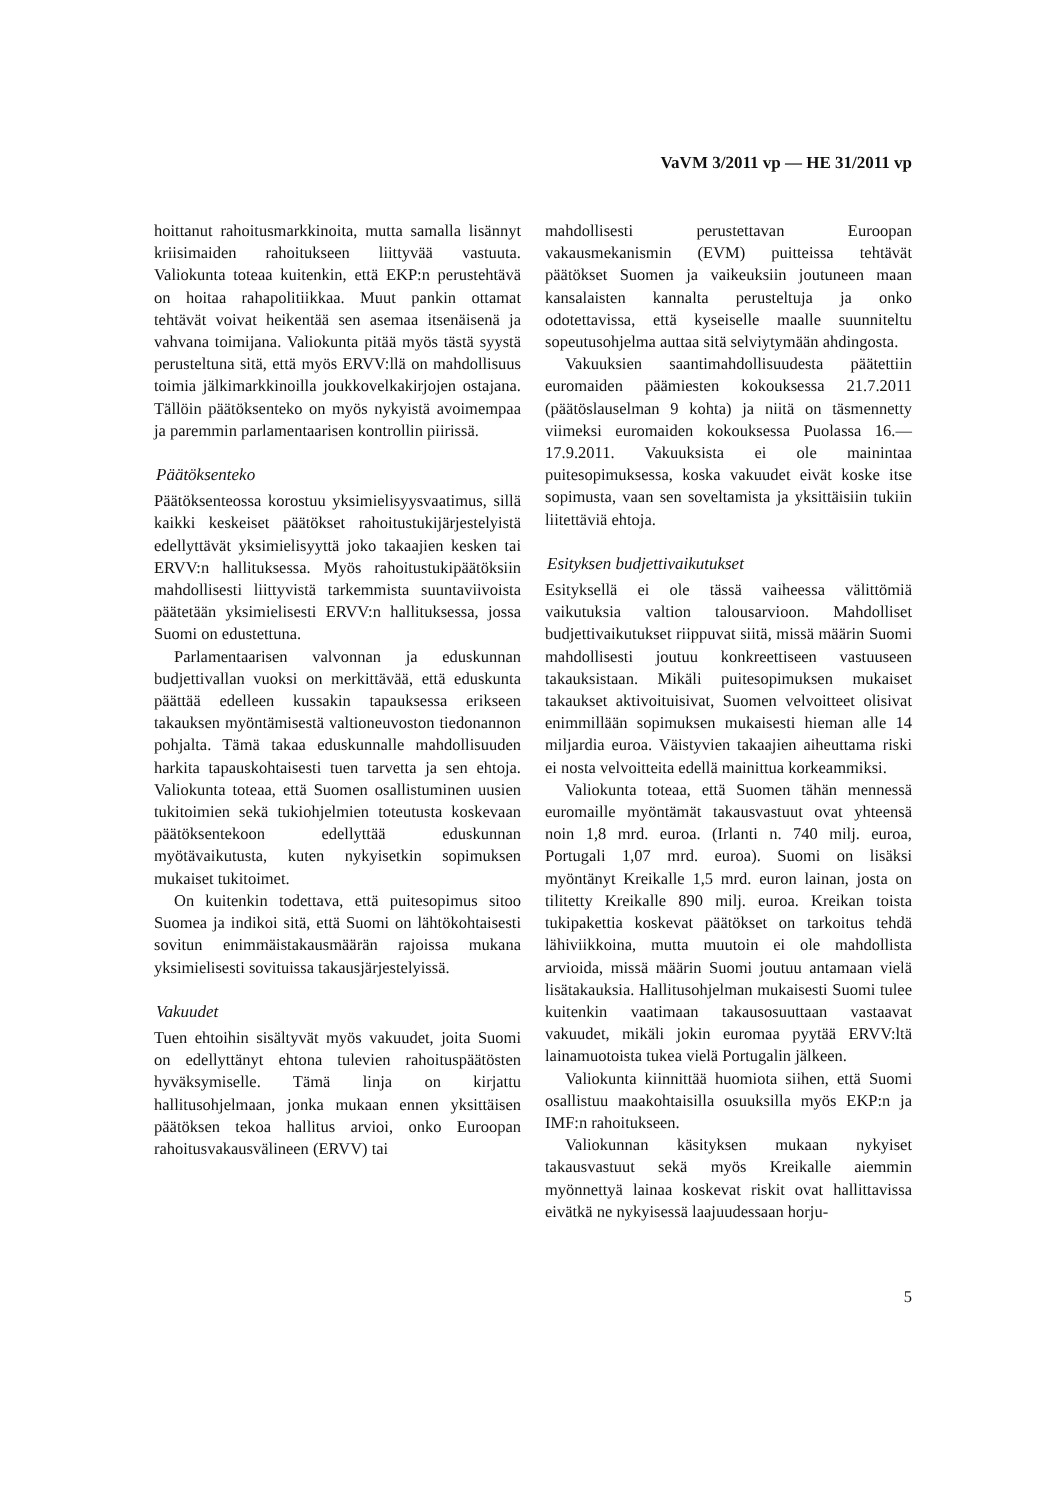VaVM 3/2011 vp — HE 31/2011 vp
hoittanut rahoitusmarkkinoita, mutta samalla lisännyt kriisimaiden rahoitukseen liittyvää vastuuta. Valiokunta toteaa kuitenkin, että EKP:n perustehtävä on hoitaa rahapolitiikkaa. Muut pankin ottamat tehtävät voivat heikentää sen asemaa itsenäisenä ja vahvana toimijana. Valiokunta pitää myös tästä syystä perusteltuna sitä, että myös ERVV:llä on mahdollisuus toimia jälkimarkkinoilla joukkovelkakirjojen ostajana. Tällöin päätöksenteko on myös nykyistä avoimempaa ja paremmin parlamentaarisen kontrollin piirissä.
Päätöksenteko
Päätöksenteossa korostuu yksimielisyysvaatimus, sillä kaikki keskeiset päätökset rahoitustukijärjestelyistä edellyttävät yksimielisyyttä joko takaajien kesken tai ERVV:n hallituksessa. Myös rahoitustukipäätöksiin mahdollisesti liittyvistä tarkemmista suuntaviivoista päätetään yksimielisesti ERVV:n hallituksessa, jossa Suomi on edustettuna.
Parlamentaarisen valvonnan ja eduskunnan budjettivallan vuoksi on merkittävää, että eduskunta päättää edelleen kussakin tapauksessa erikseen takauksen myöntämisestä valtioneuvoston tiedonannon pohjalta. Tämä takaa eduskunnalle mahdollisuuden harkita tapauskohtaisesti tuen tarvetta ja sen ehtoja. Valiokunta toteaa, että Suomen osallistuminen uusien tukitoimien sekä tukiohjelmien toteutusta koskevaan päätöksentekoon edellyttää eduskunnan myötävaikutusta, kuten nykyisetkin sopimuksen mukaiset tukitoimet.
On kuitenkin todettava, että puitesopimus sitoo Suomea ja indikoi sitä, että Suomi on lähtökohtaisesti sovitun enimmäistakausmäärän rajoissa mukana yksimielisesti sovituissa takausjärjestelyissä.
Vakuudet
Tuen ehtoihin sisältyvät myös vakuudet, joita Suomi on edellyttänyt ehtona tulevien rahoituspäätösten hyväksymiselle. Tämä linja on kirjattu hallitusohjelmaan, jonka mukaan ennen yksittäisen päätöksen tekoa hallitus arvioi, onko Euroopan rahoitusvakausvälineen (ERVV) tai
mahdollisesti perustettavan Euroopan vakausmekanismin (EVM) puitteissa tehtävät päätökset Suomen ja vaikeuksiin joutuneen maan kansalaisten kannalta perusteltuja ja onko odotettavissa, että kyseiselle maalle suunniteltu sopeutusohjelma auttaa sitä selviytymään ahdingosta.
Vakuuksien saantimahdollisuudesta päätettiin euromaiden päämiesten kokouksessa 21.7.2011 (päätöslauselman 9 kohta) ja niitä on täsmennetty viimeksi euromaiden kokouksessa Puolassa 16.—17.9.2011. Vakuuksista ei ole mainintaa puitesopimuksessa, koska vakuudet eivät koske itse sopimusta, vaan sen soveltamista ja yksittäisiin tukiin liitettäviä ehtoja.
Esityksen budjettivaikutukset
Esityksellä ei ole tässä vaiheessa välittömiä vaikutuksia valtion talousarvioon. Mahdolliset budjettivaikutukset riippuvat siitä, missä määrin Suomi mahdollisesti joutuu konkreettiseen vastuuseen takauksistaan. Mikäli puitesopimuksen mukaiset takaukset aktivoituisivat, Suomen velvoitteet olisivat enimmillään sopimuksen mukaisesti hieman alle 14 miljardia euroa. Väistyvien takaajien aiheuttama riski ei nosta velvoitteita edellä mainittua korkeammiksi.
Valiokunta toteaa, että Suomen tähän mennessä euromaille myöntämät takausvastuut ovat yhteensä noin 1,8 mrd. euroa. (Irlanti n. 740 milj. euroa, Portugali 1,07 mrd. euroa). Suomi on lisäksi myöntänyt Kreikalle 1,5 mrd. euron lainan, josta on tilitetty Kreikalle 890 milj. euroa. Kreikan toista tukipakettia koskevat päätökset on tarkoitus tehdä lähiviikkoina, mutta muutoin ei ole mahdollista arvioida, missä määrin Suomi joutuu antamaan vielä lisätakauksia. Hallitusohjelman mukaisesti Suomi tulee kuitenkin vaatimaan takausosuuttaan vastaavat vakuudet, mikäli jokin euromaa pyytää ERVV:ltä lainamuotoista tukea vielä Portugalin jälkeen.
Valiokunta kiinnittää huomiota siihen, että Suomi osallistuu maakohtaisilla osuuksilla myös EKP:n ja IMF:n rahoitukseen.
Valiokunnan käsityksen mukaan nykyiset takausvastuut sekä myös Kreikalle aiemmin myönnettyä lainaa koskevat riskit ovat hallittavissa eivätkä ne nykyisessä laajuudessaan horju-
5